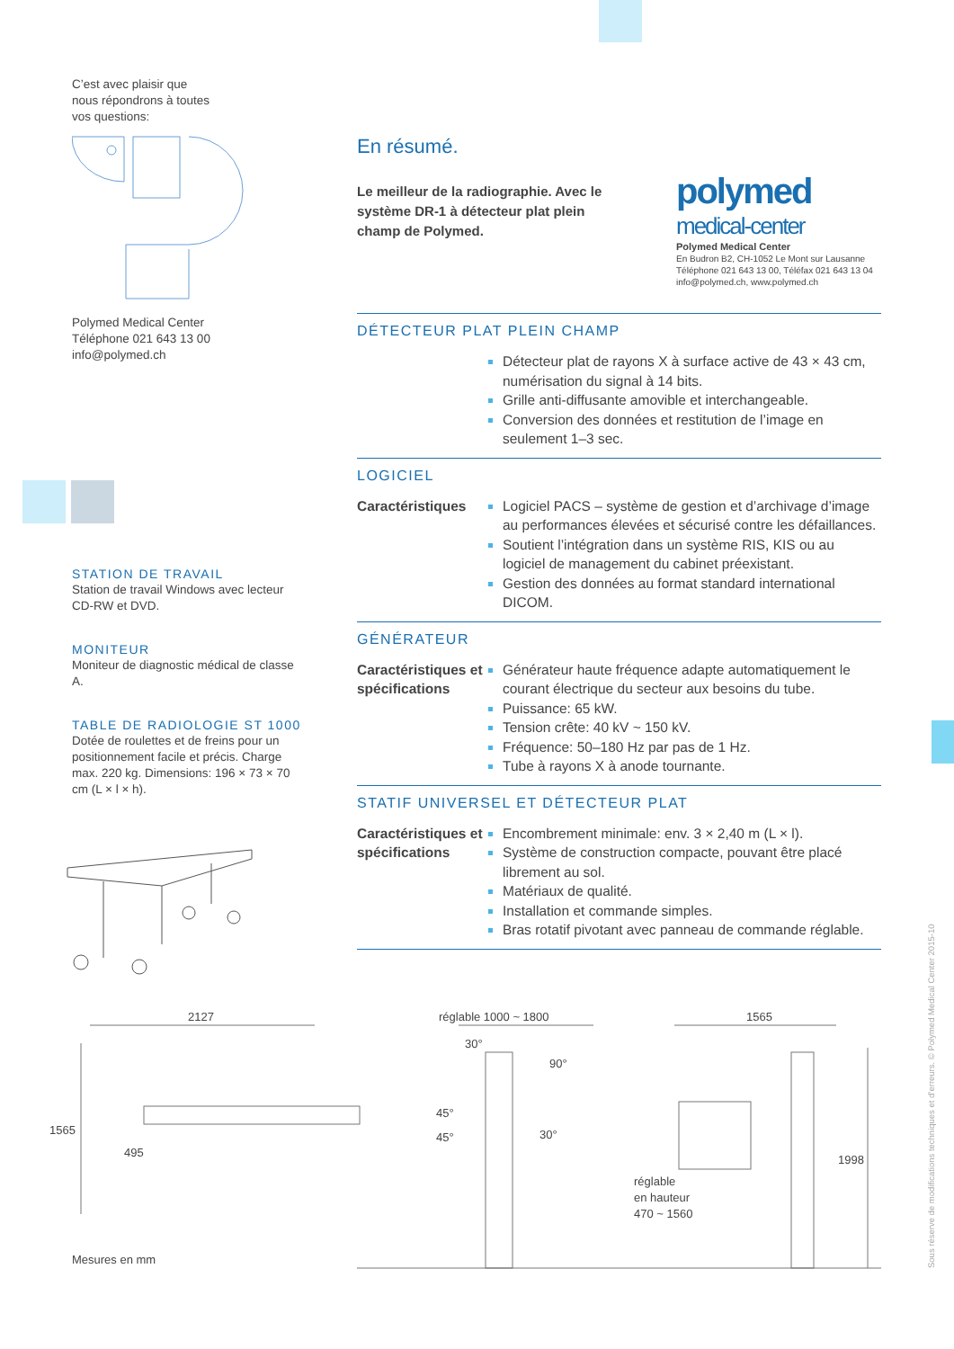C’est avec plaisir que
nous répondrons à toutes
vos questions:
Polymed Medical Center
Téléphone 021 643 13 00
info@polymed.ch
STATION DE TRAVAIL
Station de travail Windows avec lecteur CD-RW et DVD.
MONITEUR
Moniteur de diagnostic médical de classe A.
TABLE DE RADIOLOGIE ST 1000
Dotée de roulettes et de freins pour un positionnement facile et précis. Charge max. 220 kg. Dimensions: 196 × 73 × 70 cm (L × l × h).
polymed
medical-center
Polymed Medical Center
En Budron B2, CH-1052 Le Mont sur Lausanne
Téléphone 021 643 13 00, Téléfax 021 643 13 04
info@polymed.ch, www.polymed.ch
En résumé.
Le meilleur de la radiographie. Avec le système DR-1 à détecteur plat plein champ de Polymed.
DÉTECTEUR PLAT PLEIN CHAMP
Détecteur plat de rayons X à surface active de 43 × 43 cm, numérisation du signal à 14 bits.
Grille anti-diffusante amovible et interchangeable.
Conversion des données et restitution de l’image en seulement 1–3 sec.
LOGICIEL
Caractéristiques
Logiciel PACS – système de gestion et d’archivage d’image au performances élevées et sécurisé contre les défaillances.
Soutient l’intégration dans un système RIS, KIS ou au logiciel de management du cabinet préexistant.
Gestion des données au format standard international DICOM.
GÉNÉRATEUR
Caractéristiques et spécifications
Générateur haute fréquence adapte automatiquement le courant électrique du secteur aux besoins du tube.
Puissance: 65 kW.
Tension crête: 40 kV ~ 150 kV.
Fréquence: 50–180 Hz par pas de 1 Hz.
Tube à rayons X à anode tournante.
STATIF UNIVERSEL ET DÉTECTEUR PLAT
Caractéristiques et spécifications
Encombrement minimale: env. 3 × 2,40 m (L × l).
Système de construction compacte, pouvant être placé librement au sol.
Matériaux de qualité.
Installation et commande simples.
Bras rotatif pivotant avec panneau de commande réglable.
2127
1565
495
réglable 1000 ~ 1800
30°
90°
45°
45° 30°
réglable
en hauteur
470 ~ 1560
1565
1998
Mesures en mm
Sous réserve de modifications techniques et d’erreurs. © Polymed Medical Center 2015-10